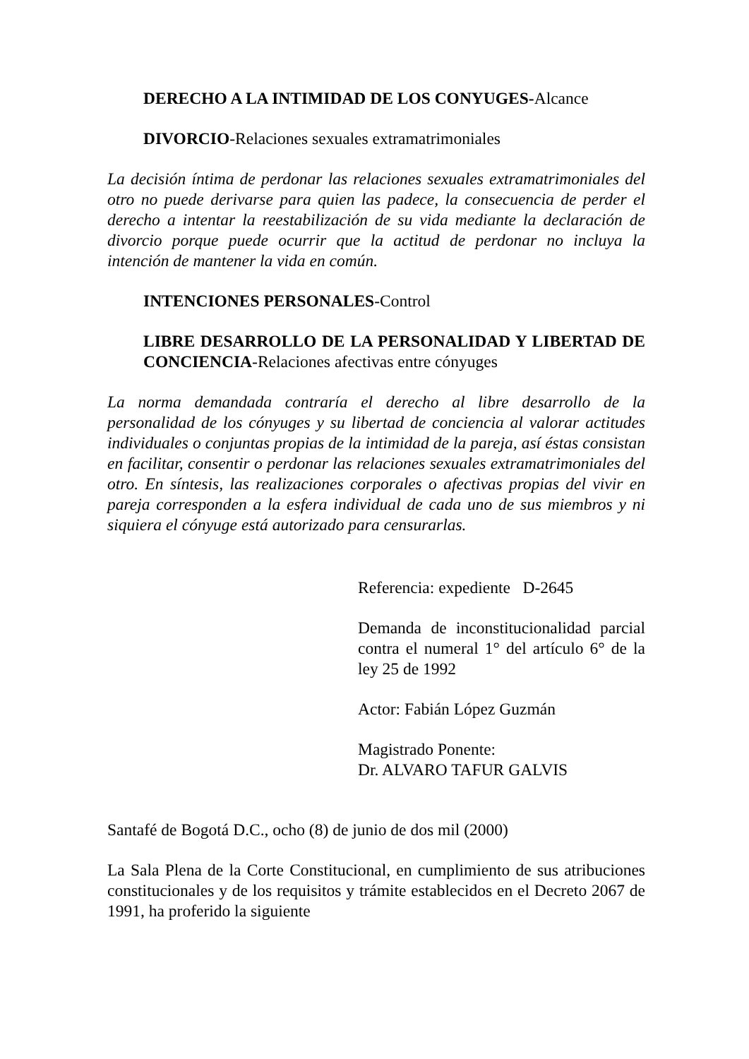DERECHO A LA INTIMIDAD DE LOS CONYUGES-Alcance
DIVORCIO-Relaciones sexuales extramatrimoniales
La decisión íntima de perdonar las relaciones sexuales extramatrimoniales del otro no puede derivarse para quien las padece, la consecuencia de perder el derecho a intentar la reestabilización de su vida mediante la declaración de divorcio porque puede ocurrir que la actitud de perdonar no incluya la intención de mantener la vida en común.
INTENCIONES PERSONALES-Control
LIBRE DESARROLLO DE LA PERSONALIDAD Y LIBERTAD DE CONCIENCIA-Relaciones afectivas entre cónyuges
La norma demandada contraría el derecho al libre desarrollo de la personalidad de los cónyuges y su libertad de conciencia al valorar actitudes individuales o conjuntas propias de la intimidad de la pareja, así éstas consistan en facilitar, consentir o perdonar las relaciones sexuales extramatrimoniales del otro. En síntesis, las realizaciones corporales o afectivas propias del vivir en pareja corresponden a la esfera individual de cada uno de sus miembros y ni siquiera el cónyuge está autorizado para censurarlas.
Referencia: expediente D-2645
Demanda de inconstitucionalidad parcial contra el numeral 1° del artículo 6° de la ley 25 de 1992
Actor: Fabián López Guzmán
Magistrado Ponente:
Dr. ALVARO TAFUR GALVIS
Santafé de Bogotá D.C., ocho (8) de junio de dos mil (2000)
La Sala Plena de la Corte Constitucional, en cumplimiento de sus atribuciones constitucionales y de los requisitos y trámite establecidos en el Decreto 2067 de 1991, ha proferido la siguiente